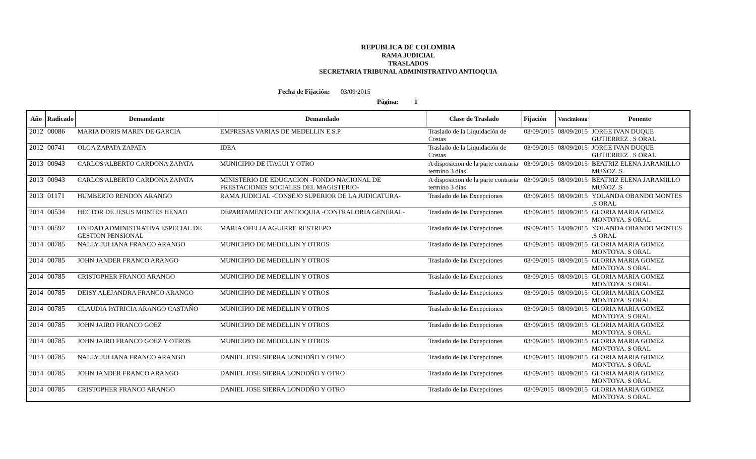REPUBLICA DE COLOMBIA
RAMA JUDICIAL
TRASLADOS
SECRETARIA TRIBUNAL ADMINISTRATIVO ANTIOQUIA
Fecha de Fijación: 03/09/2015
Página: 1
| Año | Radicado | Demandante | Demandado | Clase de Traslado | Fijación | Vencimiento | Ponente |
| --- | --- | --- | --- | --- | --- | --- | --- |
| 2012 | 00086 | MARIA DORIS MARIN DE GARCIA | EMPRESAS VARIAS DE MEDELLIN E.S.P. | Traslado de la Liquidación de Costas | 03/09/2015 | 08/09/2015 | JORGE IVAN DUQUE GUTIERREZ . S ORAL |
| 2012 | 00741 | OLGA ZAPATA ZAPATA | IDEA | Traslado de la Liquidación de Costas | 03/09/2015 | 08/09/2015 | JORGE IVAN DUQUE GUTIERREZ . S ORAL |
| 2013 | 00943 | CARLOS ALBERTO CARDONA ZAPATA | MUNICIPIO DE ITAGUI Y OTRO | A disposicion de la parte contraria termino 3 dias | 03/09/2015 | 08/09/2015 | BEATRIZ ELENA JARAMILLO MUÑOZ .S |
| 2013 | 00943 | CARLOS ALBERTO CARDONA ZAPATA | MINISTERIO DE EDUCACION -FONDO NACIONAL DE PRESTACIONES SOCIALES DEL MAGISTERIO- | A disposicion de la parte contraria termino 3 dias | 03/09/2015 | 08/09/2015 | BEATRIZ ELENA JARAMILLO MUÑOZ .S |
| 2013 | 01171 | HUMBERTO RENDON ARANGO | RAMA JUDICIAL -CONSEJO SUPERIOR DE LA JUDICATURA- | Traslado de las Excepciones | 03/09/2015 | 08/09/2015 | YOLANDA OBANDO MONTES .S ORAL |
| 2014 | 00534 | HECTOR DE JESUS MONTES HENAO | DEPARTAMENTO DE ANTIOQUIA -CONTRALORIA GENERAL- | Traslado de las Excepciones | 03/09/2015 | 08/09/2015 | GLORIA MARIA GOMEZ MONTOYA. S ORAL |
| 2014 | 00592 | UNIDAD ADMINISTRATIVA ESPECIAL DE GESTION PENSIONAL | MARIA OFELIA AGUIRRE RESTREPO | Traslado de las Excepciones | 09/09/2015 | 14/09/2015 | YOLANDA OBANDO MONTES .S ORAL |
| 2014 | 00785 | NALLY JULIANA FRANCO ARANGO | MUNICIPIO DE MEDELLIN Y OTROS | Traslado de las Excepciones | 03/09/2015 | 08/09/2015 | GLORIA MARIA GOMEZ MONTOYA. S ORAL |
| 2014 | 00785 | JOHN JANDER FRANCO ARANGO | MUNICIPIO DE MEDELLIN Y OTROS | Traslado de las Excepciones | 03/09/2015 | 08/09/2015 | GLORIA MARIA GOMEZ MONTOYA. S ORAL |
| 2014 | 00785 | CRISTOPHER FRANCO ARANGO | MUNICIPIO DE MEDELLIN Y OTROS | Traslado de las Excepciones | 03/09/2015 | 08/09/2015 | GLORIA MARIA GOMEZ MONTOYA. S ORAL |
| 2014 | 00785 | DEISY ALEJANDRA FRANCO ARANGO | MUNICIPIO DE MEDELLIN Y OTROS | Traslado de las Excepciones | 03/09/2015 | 08/09/2015 | GLORIA MARIA GOMEZ MONTOYA. S ORAL |
| 2014 | 00785 | CLAUDIA PATRICIA ARANGO CASTAÑO | MUNICIPIO DE MEDELLIN Y OTROS | Traslado de las Excepciones | 03/09/2015 | 08/09/2015 | GLORIA MARIA GOMEZ MONTOYA. S ORAL |
| 2014 | 00785 | JOHN JAIRO FRANCO GOEZ | MUNICIPIO DE MEDELLIN Y OTROS | Traslado de las Excepciones | 03/09/2015 | 08/09/2015 | GLORIA MARIA GOMEZ MONTOYA. S ORAL |
| 2014 | 00785 | JOHN JAIRO FRANCO GOEZ Y OTROS | MUNICIPIO DE MEDELLIN Y OTROS | Traslado de las Excepciones | 03/09/2015 | 08/09/2015 | GLORIA MARIA GOMEZ MONTOYA. S ORAL |
| 2014 | 00785 | NALLY JULIANA FRANCO ARANGO | DANIEL JOSE SIERRA LONODÑO Y OTRO | Traslado de las Excepciones | 03/09/2015 | 08/09/2015 | GLORIA MARIA GOMEZ MONTOYA. S ORAL |
| 2014 | 00785 | JOHN JANDER FRANCO ARANGO | DANIEL JOSE SIERRA LONODÑO Y OTRO | Traslado de las Excepciones | 03/09/2015 | 08/09/2015 | GLORIA MARIA GOMEZ MONTOYA. S ORAL |
| 2014 | 00785 | CRISTOPHER FRANCO ARANGO | DANIEL JOSE SIERRA LONODÑO Y OTRO | Traslado de las Excepciones | 03/09/2015 | 08/09/2015 | GLORIA MARIA GOMEZ MONTOYA. S ORAL |